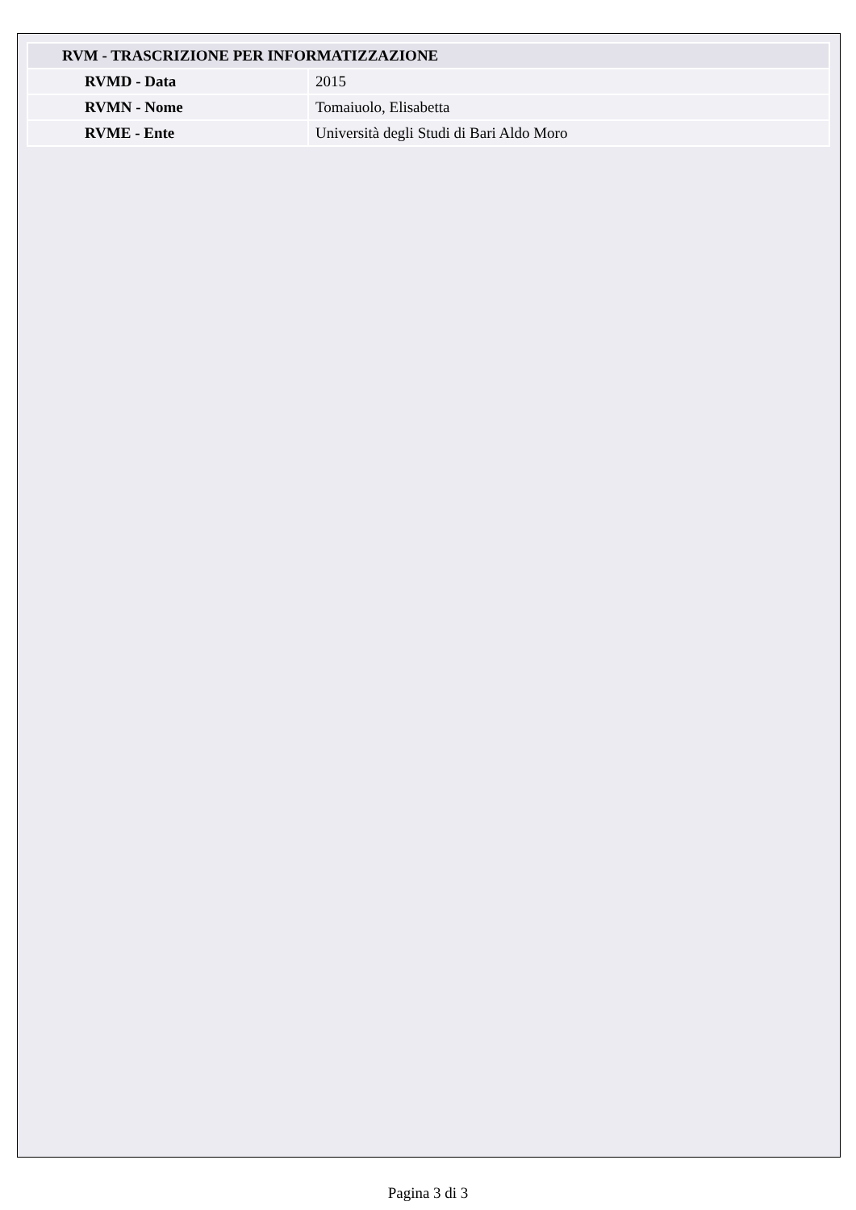| RVM - TRASCRIZIONE PER INFORMATIZZAZIONE | |
| RVMD - Data | 2015 |
| RVMN - Nome | Tomaiuolo, Elisabetta |
| RVME - Ente | Università degli Studi di Bari Aldo Moro |
Pagina 3 di 3